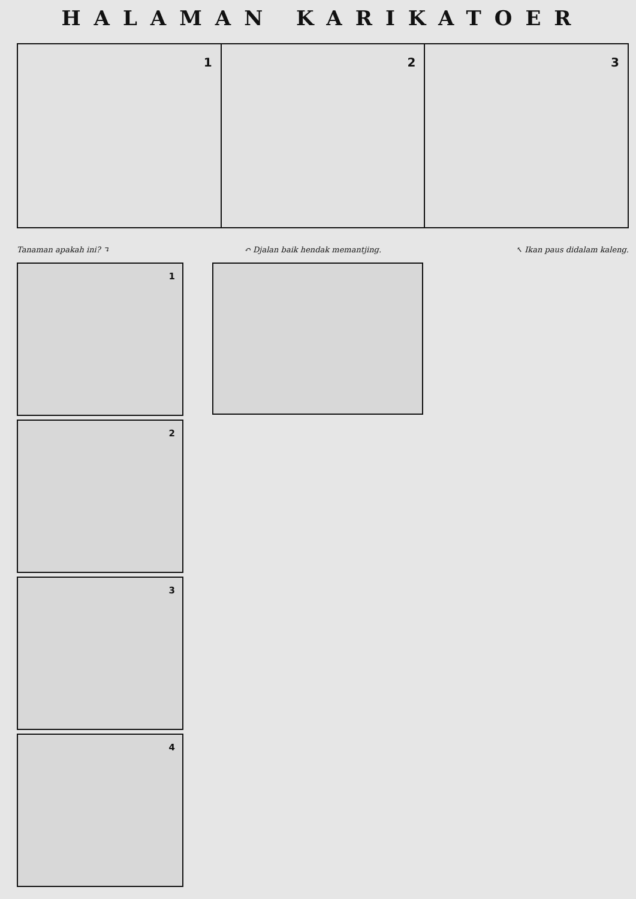HALAMAN KARIKATOER
1
2
3
Tanaman apakah ini? ↴ ↶ Djalan baik hendak memantjing. ↖ Ikan paus didalam kaleng.
1
2
3
4